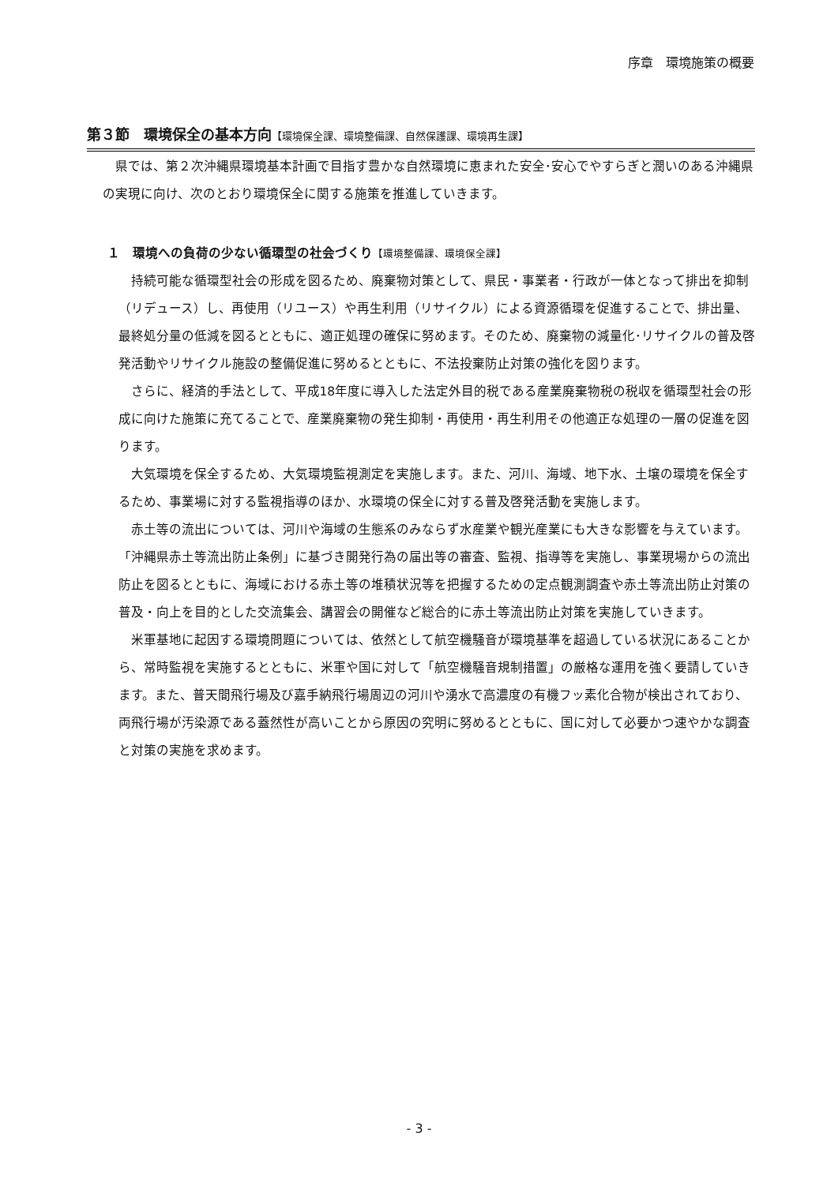序章　環境施策の概要
第３節　環境保全の基本方向【環境保全課、環境整備課、自然保護課、環境再生課】
県では、第２次沖縄県環境基本計画で目指す豊かな自然環境に恵まれた安全･安心でやすらぎと潤いのある沖縄県の実現に向け、次のとおり環境保全に関する施策を推進していきます。
１　環境への負荷の少ない循環型の社会づくり【環境整備課、環境保全課】
持続可能な循環型社会の形成を図るため、廃棄物対策として、県民・事業者・行政が一体となって排出を抑制（リデュース）し、再使用（リユース）や再生利用（リサイクル）による資源循環を促進することで、排出量、最終処分量の低減を図るとともに、適正処理の確保に努めます。そのため、廃棄物の減量化･リサイクルの普及啓発活動やリサイクル施設の整備促進に努めるとともに、不法投棄防止対策の強化を図ります。
さらに、経済的手法として、平成18年度に導入した法定外目的税である産業廃棄物税の税収を循環型社会の形成に向けた施策に充てることで、産業廃棄物の発生抑制・再使用・再生利用その他適正な処理の一層の促進を図ります。
大気環境を保全するため、大気環境監視測定を実施します。また、河川、海域、地下水、土壌の環境を保全するため、事業場に対する監視指導のほか、水環境の保全に対する普及啓発活動を実施します。
赤土等の流出については、河川や海域の生態系のみならず水産業や観光産業にも大きな影響を与えています。「沖縄県赤土等流出防止条例」に基づき開発行為の届出等の審査、監視、指導等を実施し、事業現場からの流出防止を図るとともに、海域における赤土等の堆積状況等を把握するための定点観測調査や赤土等流出防止対策の普及・向上を目的とした交流集会、講習会の開催など総合的に赤土等流出防止対策を実施していきます。
米軍基地に起因する環境問題については、依然として航空機騒音が環境基準を超過している状況にあることから、常時監視を実施するとともに、米軍や国に対して「航空機騒音規制措置」の厳格な運用を強く要請していきます。また、普天間飛行場及び嘉手納飛行場周辺の河川や湧水で高濃度の有機フッ素化合物が検出されており、両飛行場が汚染源である蓋然性が高いことから原因の究明に努めるとともに、国に対して必要かつ速やかな調査と対策の実施を求めます。
- 3 -